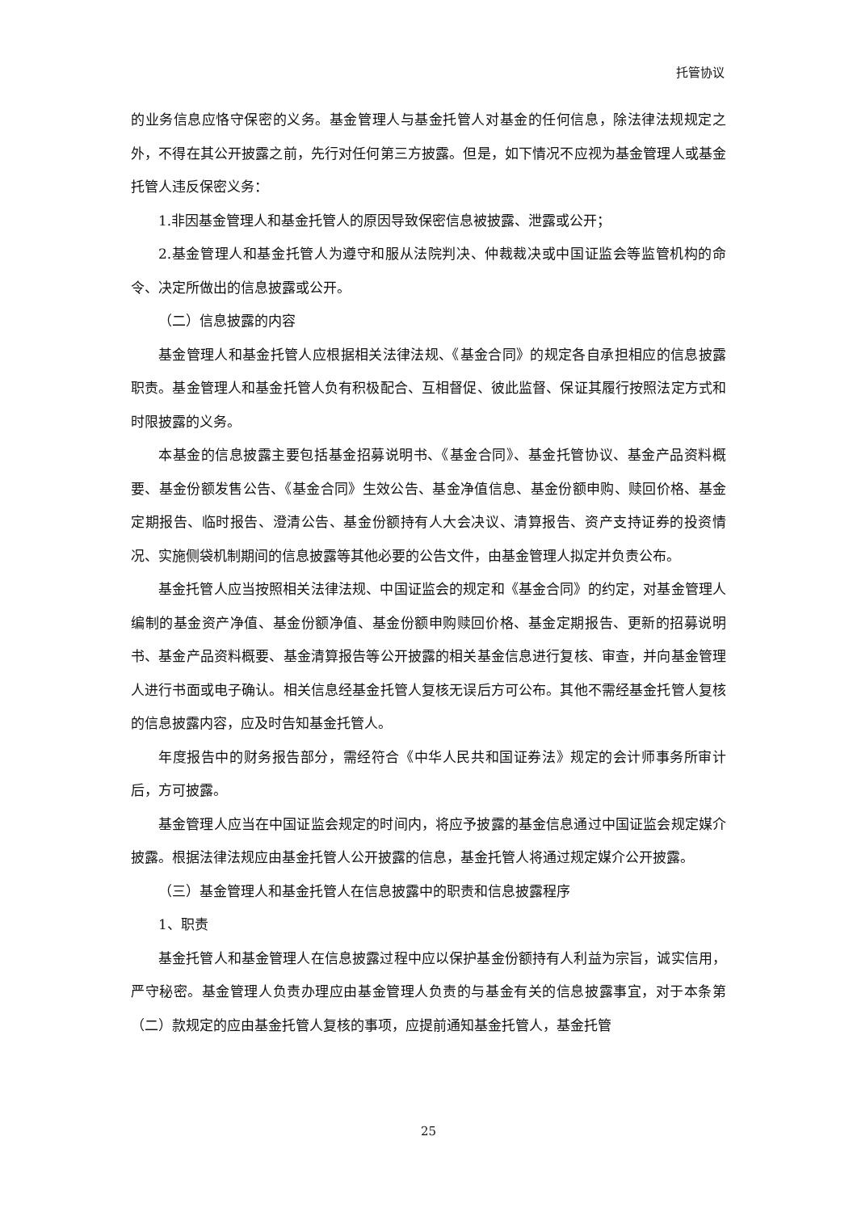托管协议
的业务信息应恪守保密的义务。基金管理人与基金托管人对基金的任何信息，除法律法规规定之外，不得在其公开披露之前，先行对任何第三方披露。但是，如下情况不应视为基金管理人或基金托管人违反保密义务：
1.非因基金管理人和基金托管人的原因导致保密信息被披露、泄露或公开；
2.基金管理人和基金托管人为遵守和服从法院判决、仲裁裁决或中国证监会等监管机构的命令、决定所做出的信息披露或公开。
（二）信息披露的内容
基金管理人和基金托管人应根据相关法律法规、《基金合同》的规定各自承担相应的信息披露职责。基金管理人和基金托管人负有积极配合、互相督促、彼此监督、保证其履行按照法定方式和时限披露的义务。
本基金的信息披露主要包括基金招募说明书、《基金合同》、基金托管协议、基金产品资料概要、基金份额发售公告、《基金合同》生效公告、基金净值信息、基金份额申购、赎回价格、基金定期报告、临时报告、澄清公告、基金份额持有人大会决议、清算报告、资产支持证券的投资情况、实施侧袋机制期间的信息披露等其他必要的公告文件，由基金管理人拟定并负责公布。
基金托管人应当按照相关法律法规、中国证监会的规定和《基金合同》的约定，对基金管理人编制的基金资产净值、基金份额净值、基金份额申购赎回价格、基金定期报告、更新的招募说明书、基金产品资料概要、基金清算报告等公开披露的相关基金信息进行复核、审查，并向基金管理人进行书面或电子确认。相关信息经基金托管人复核无误后方可公布。其他不需经基金托管人复核的信息披露内容，应及时告知基金托管人。
年度报告中的财务报告部分，需经符合《中华人民共和国证券法》规定的会计师事务所审计后，方可披露。
基金管理人应当在中国证监会规定的时间内，将应予披露的基金信息通过中国证监会规定媒介披露。根据法律法规应由基金托管人公开披露的信息，基金托管人将通过规定媒介公开披露。
（三）基金管理人和基金托管人在信息披露中的职责和信息披露程序
1、职责
基金托管人和基金管理人在信息披露过程中应以保护基金份额持有人利益为宗旨，诚实信用，严守秘密。基金管理人负责办理应由基金管理人负责的与基金有关的信息披露事宜，对于本条第（二）款规定的应由基金托管人复核的事项，应提前通知基金托管人，基金托管
25